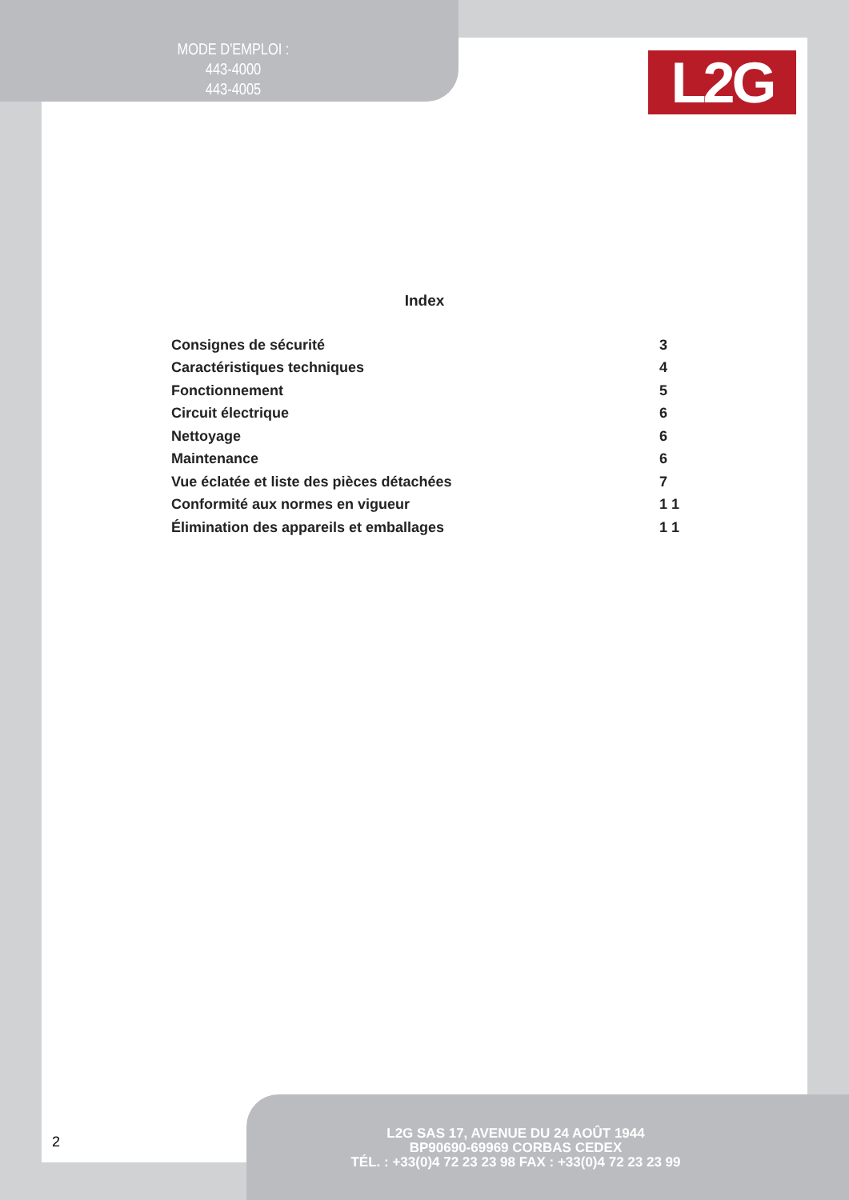MODE D'EMPLOI :
443-4000
443-4005
L2G
Index
| Consignes de sécurité | 3 |
| Caractéristiques techniques | 4 |
| Fonctionnement | 5 |
| Circuit électrique | 6 |
| Nettoyage | 6 |
| Maintenance | 6 |
| Vue éclatée et liste des pièces détachées | 7 |
| Conformité aux normes en vigueur | 1 1 |
| Élimination des appareils et emballages | 1 1 |
2
L2G SAS 17, AVENUE DU 24 AOÛT 1944
BP90690-69969 CORBAS CEDEX
TÉL. : +33(0)4 72 23 23 98 FAX : +33(0)4 72 23 23 99